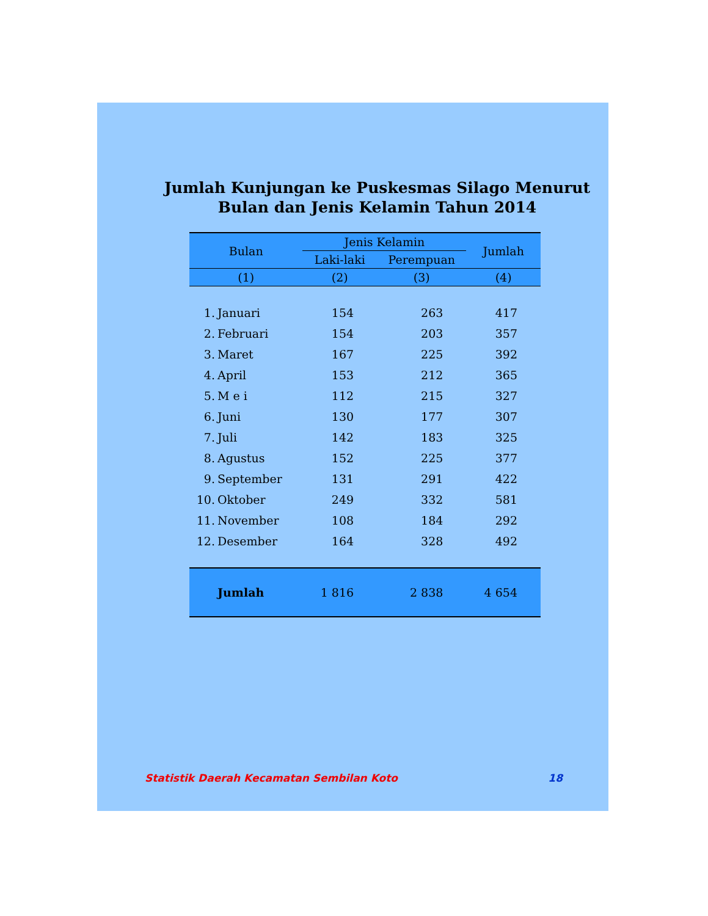Jumlah Kunjungan ke Puskesmas Silago Menurut
Bulan dan Jenis Kelamin Tahun 2014
| Bulan | | Jenis Kelamin | | Jumlah |
| --- | --- | --- | --- | --- |
| | | Laki-laki | Perempuan | |
| (1) | | (2) | (3) | (4) |
| 1. | Januari | 154 | 263 | 417 |
| 2. | Februari | 154 | 203 | 357 |
| 3. | Maret | 167 | 225 | 392 |
| 4. | April | 153 | 212 | 365 |
| 5. | M e i | 112 | 215 | 327 |
| 6. | Juni | 130 | 177 | 307 |
| 7. | Juli | 142 | 183 | 325 |
| 8. | Agustus | 152 | 225 | 377 |
| 9. | September | 131 | 291 | 422 |
| 10. | Oktober | 249 | 332 | 581 |
| 11. | November | 108 | 184 | 292 |
| 12. | Desember | 164 | 328 | 492 |
| | Jumlah | 1 816 | 2 838 | 4 654 |
Statistik Daerah Kecamatan Sembilan Koto 18